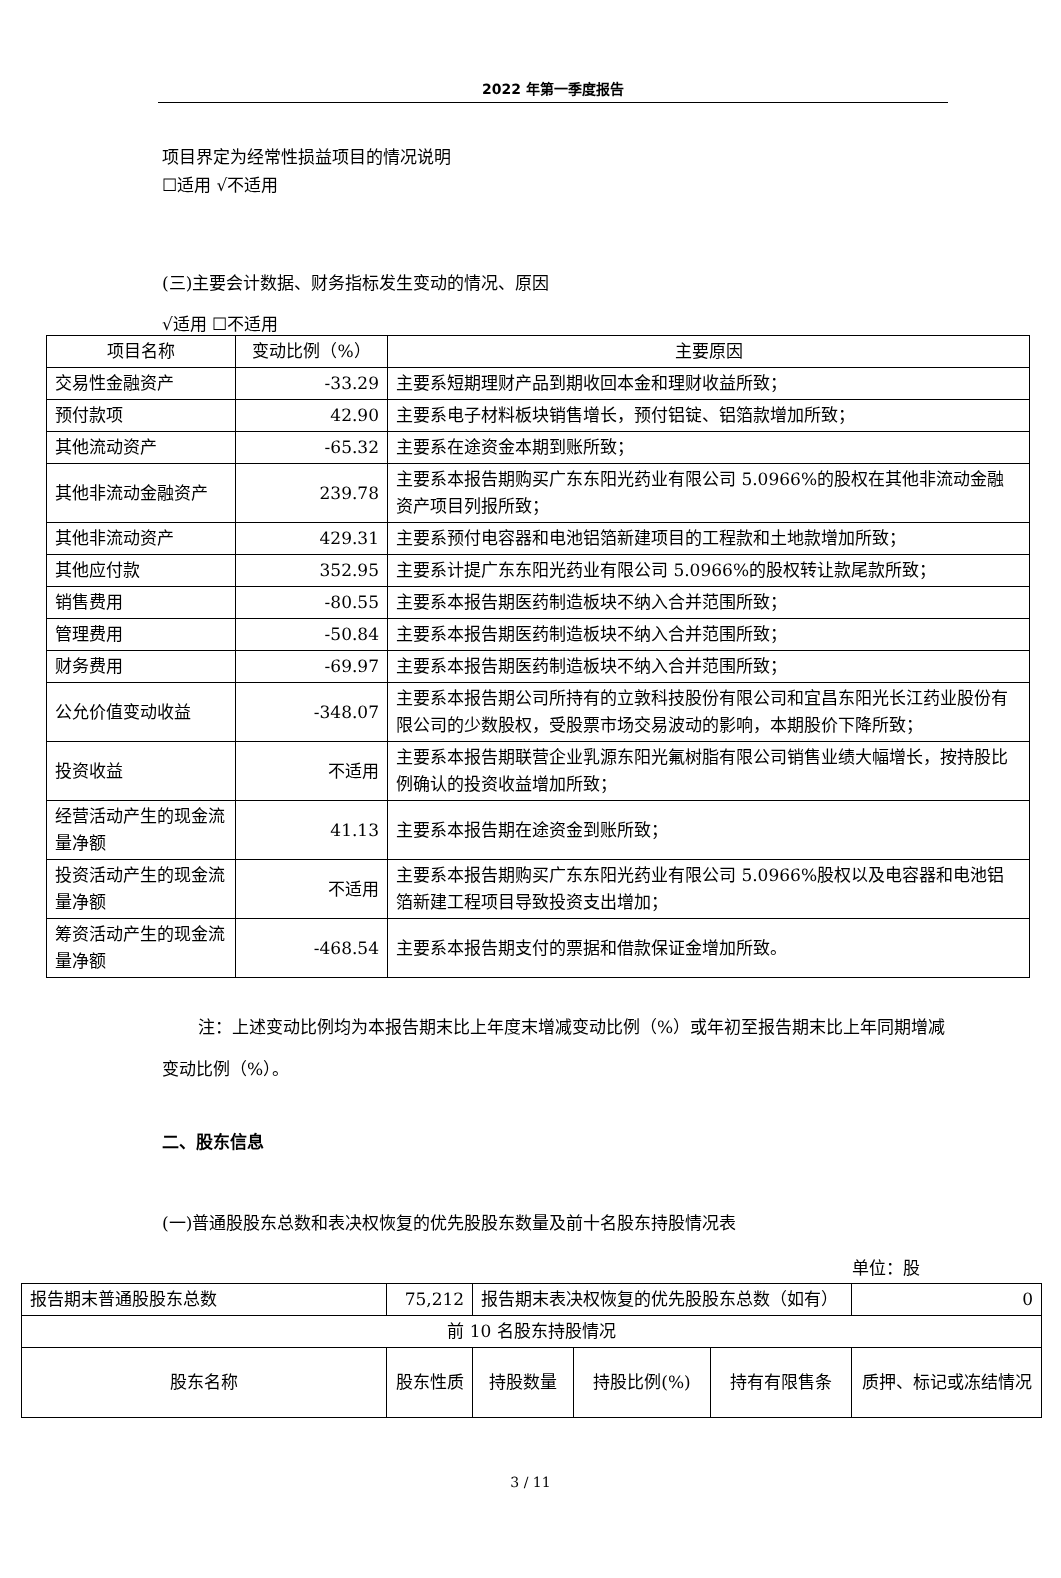2022 年第一季度报告
项目界定为经常性损益项目的情况说明
☐适用 √不适用
(三)主要会计数据、财务指标发生变动的情况、原因
√适用 ☐不适用
| 项目名称 | 变动比例（%） | 主要原因 |
| 交易性金融资产 | -33.29 | 主要系短期理财产品到期收回本金和理财收益所致； |
| 预付款项 | 42.90 | 主要系电子材料板块销售增长，预付铝锭、铝箔款增加所致； |
| 其他流动资产 | -65.32 | 主要系在途资金本期到账所致； |
| 其他非流动金融资产 | 239.78 | 主要系本报告期购买广东东阳光药业有限公司 5.0966%的股权在其他非流动金融资产项目列报所致； |
| 其他非流动资产 | 429.31 | 主要系预付电容器和电池铝箔新建项目的工程款和土地款增加所致； |
| 其他应付款 | 352.95 | 主要系计提广东东阳光药业有限公司 5.0966%的股权转让款尾款所致； |
| 销售费用 | -80.55 | 主要系本报告期医药制造板块不纳入合并范围所致； |
| 管理费用 | -50.84 | 主要系本报告期医药制造板块不纳入合并范围所致； |
| 财务费用 | -69.97 | 主要系本报告期医药制造板块不纳入合并范围所致； |
| 公允价值变动收益 | -348.07 | 主要系本报告期公司所持有的立敦科技股份有限公司和宜昌东阳光长江药业股份有限公司的少数股权，受股票市场交易波动的影响，本期股价下降所致； |
| 投资收益 | 不适用 | 主要系本报告期联营企业乳源东阳光氟树脂有限公司销售业绩大幅增长，按持股比例确认的投资收益增加所致； |
| 经营活动产生的现金流量净额 | 41.13 | 主要系本报告期在途资金到账所致； |
| 投资活动产生的现金流量净额 | 不适用 | 主要系本报告期购买广东东阳光药业有限公司 5.0966%股权以及电容器和电池铝箔新建工程项目导致投资支出增加； |
| 筹资活动产生的现金流量净额 | -468.54 | 主要系本报告期支付的票据和借款保证金增加所致。 |
注：上述变动比例均为本报告期末比上年度末增减变动比例（%）或年初至报告期末比上年同期增减变动比例（%）。
二、股东信息
(一)普通股股东总数和表决权恢复的优先股股东数量及前十名股东持股情况表
单位：股
| 报告期末普通股股东总数 | 75,212 | 报告期末表决权恢复的优先股股东总数（如有） | | | 0 |
| 前 10 名股东持股情况 | | | | | |
| 股东名称 | 股东性质 | 持股数量 | 持股比例(%) | 持有有限售条 | 质押、标记或冻结情况 |
3 / 11